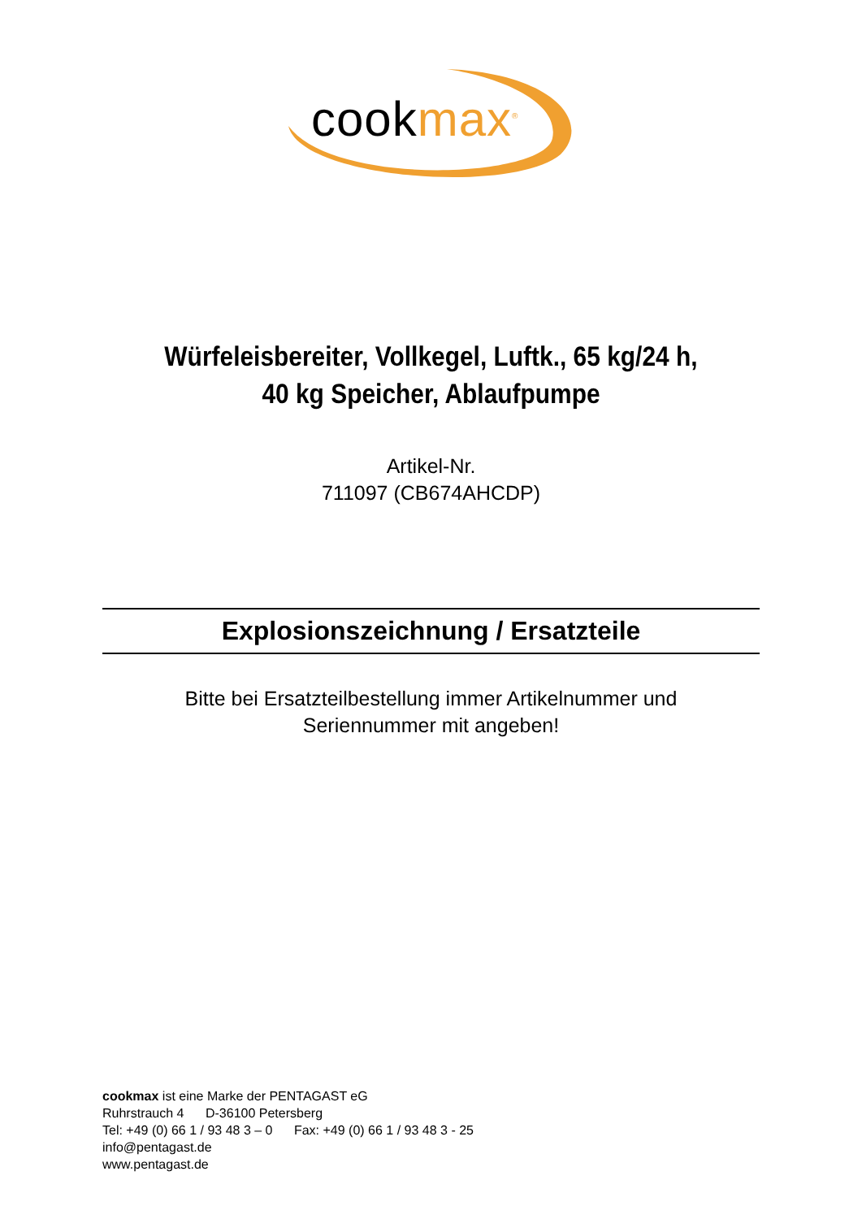cookmax<sup>®</sup>
Würfeleisbereiter, Vollkegel, Luftk., 65 kg/24 h,
40 kg Speicher, Ablaufpumpe
Artikel-Nr.
711097 (CB674AHCDP)
Explosionszeichnung / Ersatzteile
Bitte bei Ersatzteilbestellung immer Artikelnummer und
Seriennummer mit angeben!
cookmax ist eine Marke der PENTAGAST eG
Ruhrstrauch 4 D-36100 Petersberg
Tel: +49 (0) 66 1 / 93 48 3 – 0 Fax: +49 (0) 66 1 / 93 48 3 - 25
info@pentagast.de
www.pentagast.de